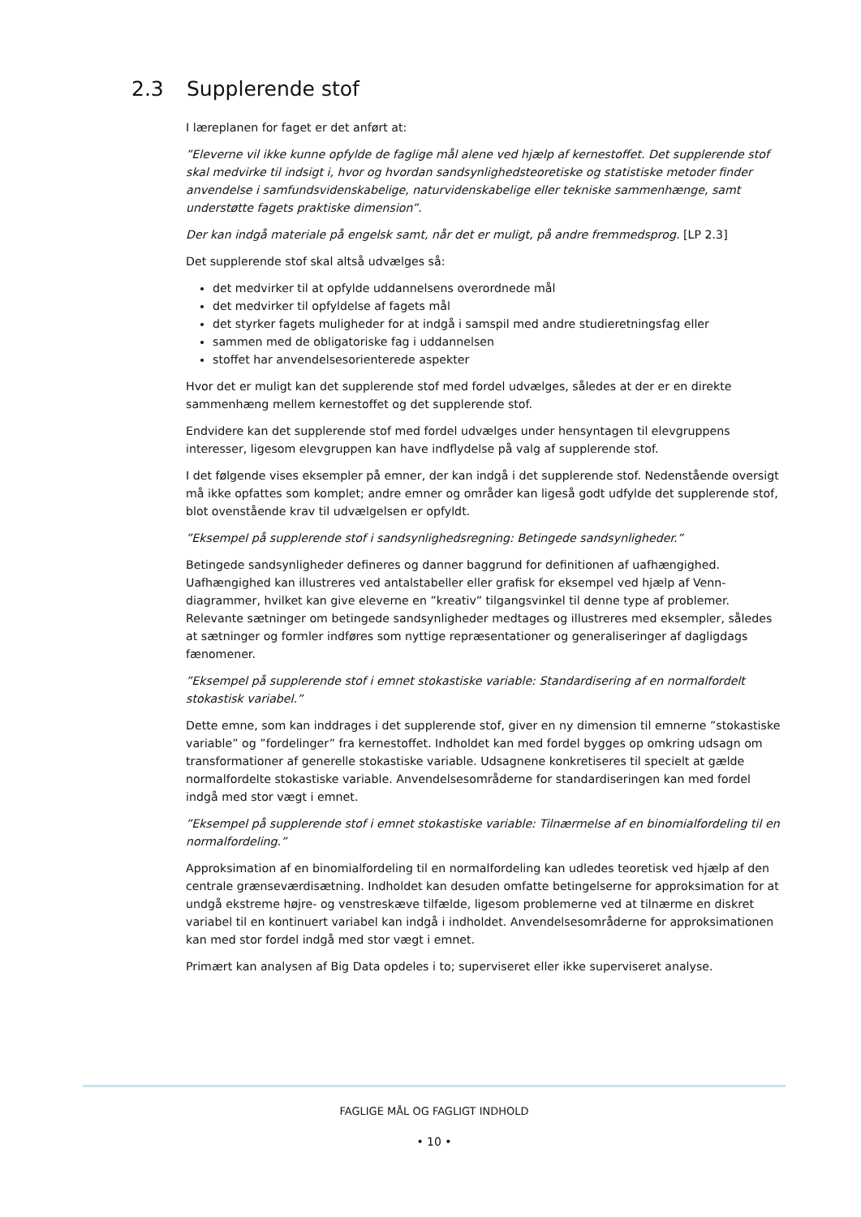2.3 Supplerende stof
I læreplanen for faget er det anført at:
”Eleverne vil ikke kunne opfylde de faglige mål alene ved hjælp af kernestoffet. Det supplerende stof skal medvirke til indsigt i, hvor og hvordan sandsynlighedsteoretiske og statistiske metoder finder anvendelse i samfundsvidenskabelige, naturvidenskabelige eller tekniske sammenhænge, samt understøtte fagets praktiske dimension”.
Der kan indgå materiale på engelsk samt, når det er muligt, på andre fremmedsprog. [LP 2.3]
Det supplerende stof skal altså udvælges så:
det medvirker til at opfylde uddannelsens overordnede mål
det medvirker til opfyldelse af fagets mål
det styrker fagets muligheder for at indgå i samspil med andre studieretningsfag eller
sammen med de obligatoriske fag i uddannelsen
stoffet har anvendelsesorienterede aspekter
Hvor det er muligt kan det supplerende stof med fordel udvælges, således at der er en direkte sammenhæng mellem kernestoffet og det supplerende stof.
Endvidere kan det supplerende stof med fordel udvælges under hensyntagen til elevgruppens interesser, ligesom elevgruppen kan have indflydelse på valg af supplerende stof.
I det følgende vises eksempler på emner, der kan indgå i det supplerende stof. Nedenstående oversigt må ikke opfattes som komplet; andre emner og områder kan ligeså godt udfylde det supplerende stof, blot ovenstående krav til udvælgelsen er opfyldt.
”Eksempel på supplerende stof i sandsynlighedsregning: Betingede sandsynligheder.”
Betingede sandsynligheder defineres og danner baggrund for definitionen af uafhængighed. Uafhængighed kan illustreres ved antalstabeller eller grafisk for eksempel ved hjælp af Venn-diagrammer, hvilket kan give eleverne en ”kreativ” tilgangsvinkel til denne type af problemer. Relevante sætninger om betingede sandsynligheder medtages og illustreres med eksempler, således at sætninger og formler indføres som nyttige repræsentationer og generaliseringer af dagligdags fænomener.
”Eksempel på supplerende stof i emnet stokastiske variable: Standardisering af en normalfordelt stokastisk variabel.”
Dette emne, som kan inddrages i det supplerende stof, giver en ny dimension til emnerne ”stokastiske variable” og ”fordelinger” fra kernestoffet. Indholdet kan med fordel bygges op omkring udsagn om transformationer af generelle stokastiske variable. Udsagnene konkretiseres til specielt at gælde normalfordelte stokastiske variable. Anvendelsesområderne for standardiseringen kan med fordel indgå med stor vægt i emnet.
”Eksempel på supplerende stof i emnet stokastiske variable: Tilnærmelse af en binomialfordeling til en normalfordeling.”
Approksimation af en binomialfordeling til en normalfordeling kan udledes teoretisk ved hjælp af den centrale grænseværdisætning. Indholdet kan desuden omfatte betingelserne for approksimation for at undgå ekstreme højre- og venstreskæve tilfælde, ligesom problemerne ved at tilnærme en diskret variabel til en kontinuert variabel kan indgå i indholdet. Anvendelsesområderne for approksimationen kan med stor fordel indgå med stor vægt i emnet.
Primært kan analysen af Big Data opdeles i to; superviseret eller ikke superviseret analyse.
FAGLIGE MÅL OG FAGLIGT INDHOLD
• 10 •